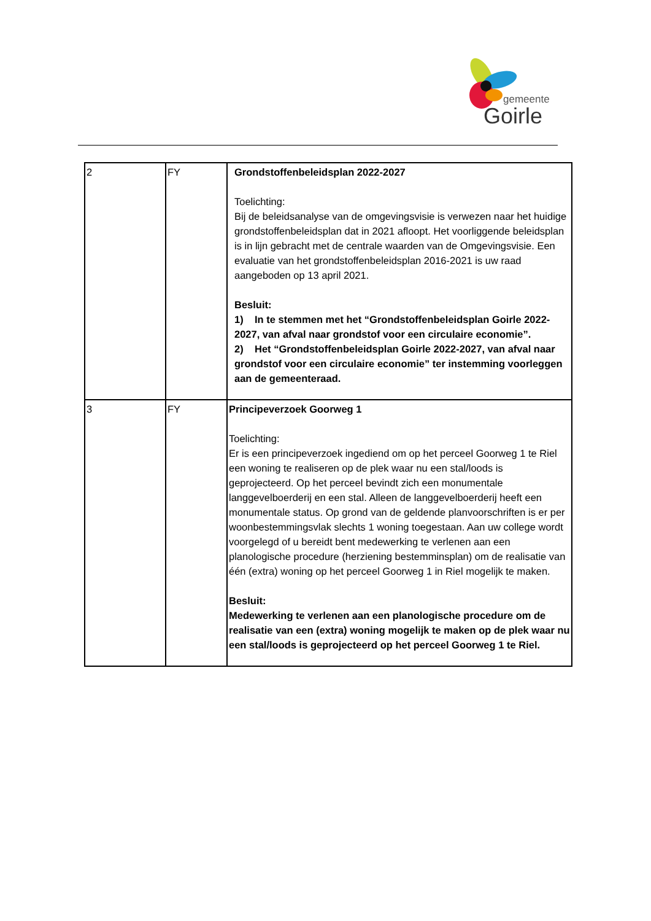gemeente
Goirle
| 2 | FY | Grondstoffenbeleidsplan 2022-2027 Toelichting: Bij de beleidsanalyse van de omgevingsvisie is verwezen naar het huidige grondstoffenbeleidsplan dat in 2021 afloopt. Het voorliggende beleidsplan is in lijn gebracht met de centrale waarden van de Omgevingsvisie. Een evaluatie van het grondstoffenbeleidsplan 2016-2021 is uw raad aangeboden op 13 april 2021. Besluit: 1) In te stemmen met het “Grondstoffenbeleidsplan Goirle 2022-2027, van afval naar grondstof voor een circulaire economie”. 2) Het “Grondstoffenbeleidsplan Goirle 2022-2027, van afval naar grondstof voor een circulaire economie” ter instemming voorleggen aan de gemeenteraad. |
| 3 | FY | Principeverzoek Goorweg 1 Toelichting: Er is een principeverzoek ingediend om op het perceel Goorweg 1 te Riel een woning te realiseren op de plek waar nu een stal/loods is geprojecteerd. Op het perceel bevindt zich een monumentale langgevelboerderij en een stal. Alleen de langgevelboerderij heeft een monumentale status. Op grond van de geldende planvoorschriften is er per woonbestemmingsvlak slechts 1 woning toegestaan. Aan uw college wordt voorgelegd of u bereidt bent medewerking te verlenen aan een planologische procedure (herziening bestemminsplan) om de realisatie van één (extra) woning op het perceel Goorweg 1 in Riel mogelijk te maken. Besluit: Medewerking te verlenen aan een planologische procedure om de realisatie van een (extra) woning mogelijk te maken op de plek waar nu een stal/loods is geprojecteerd op het perceel Goorweg 1 te Riel. |